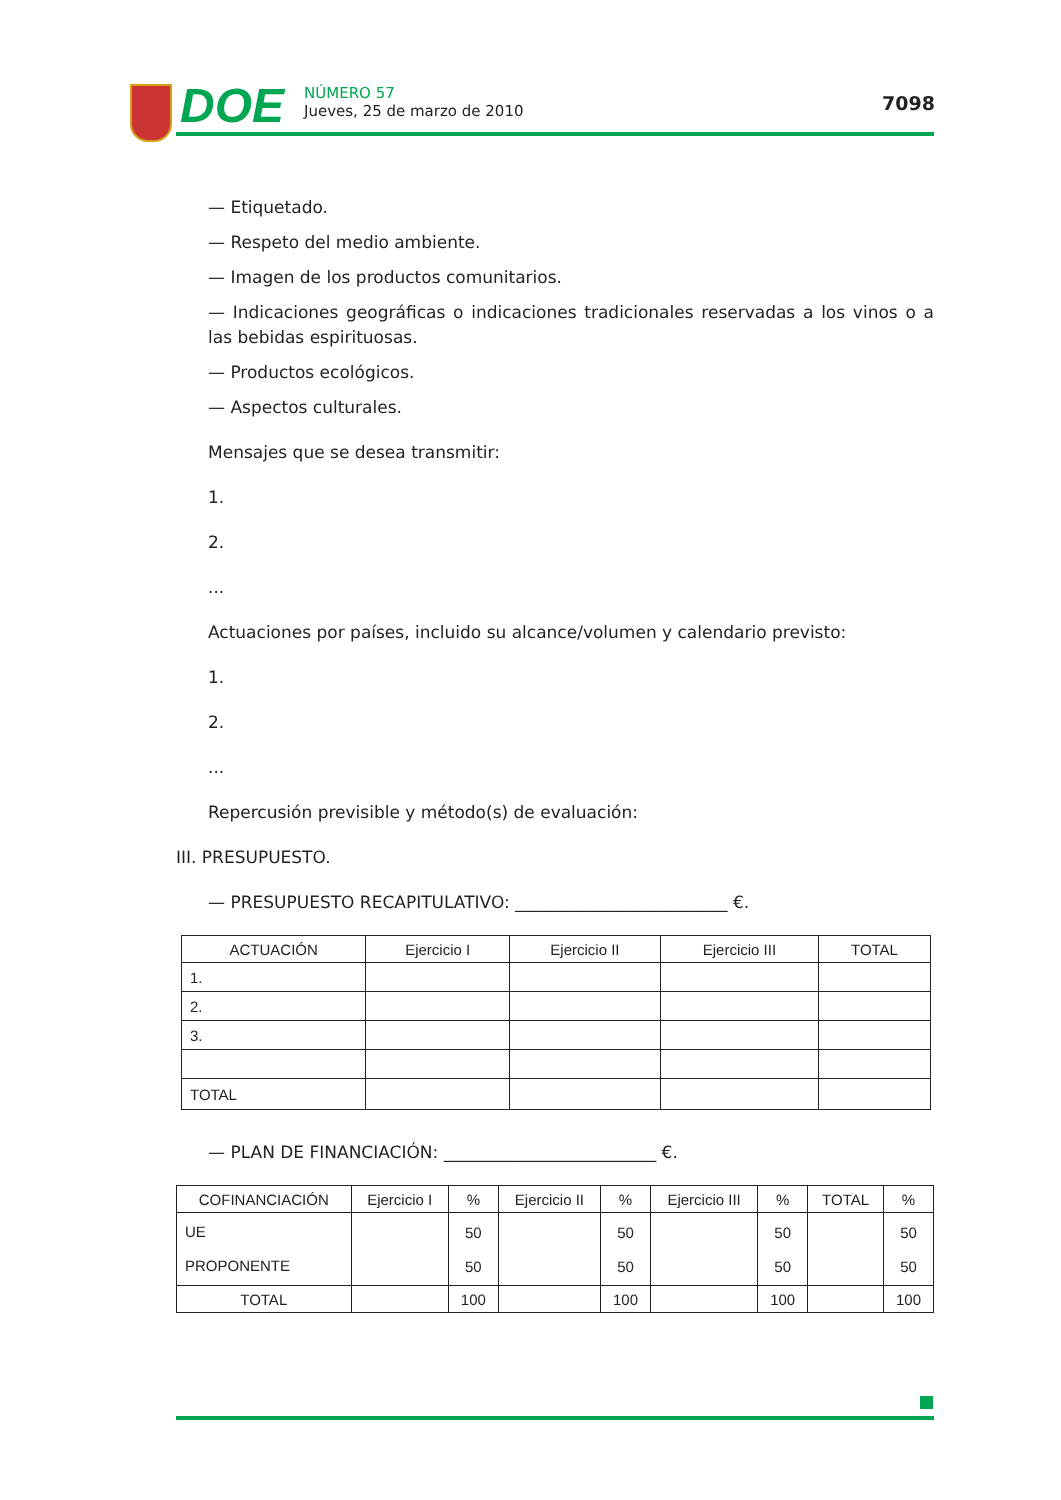DOE
NÚMERO 57
Jueves, 25 de marzo de 2010
7098
— Etiquetado.
— Respeto del medio ambiente.
— Imagen de los productos comunitarios.
— Indicaciones geográficas o indicaciones tradicionales reservadas a los vinos o a las bebidas espirituosas.
— Productos ecológicos.
— Aspectos culturales.
Mensajes que se desea transmitir:
1.
2.
...
Actuaciones por países, incluido su alcance/volumen y calendario previsto:
1.
2.
...
Repercusión previsible y método(s) de evaluación:
III. PRESUPUESTO.
— PRESUPUESTO RECAPITULATIVO: _________________________ €.
| ACTUACIÓN | Ejercicio I | Ejercicio II | Ejercicio III | TOTAL |
| --- | --- | --- | --- | --- |
| 1. | | | | |
| 2. | | | | |
| 3. | | | | |
| TOTAL | | | | |
— PLAN DE FINANCIACIÓN: _________________________ €.
| COFINANCIACIÓN | Ejercicio I | % | Ejercicio II | % | Ejercicio III | % | TOTAL | % |
| UE PROPONENTE | | 50 50 | | 50 50 | | 50 50 | | 50 50 |
| TOTAL | | 100 | | 100 | | 100 | | 100 |